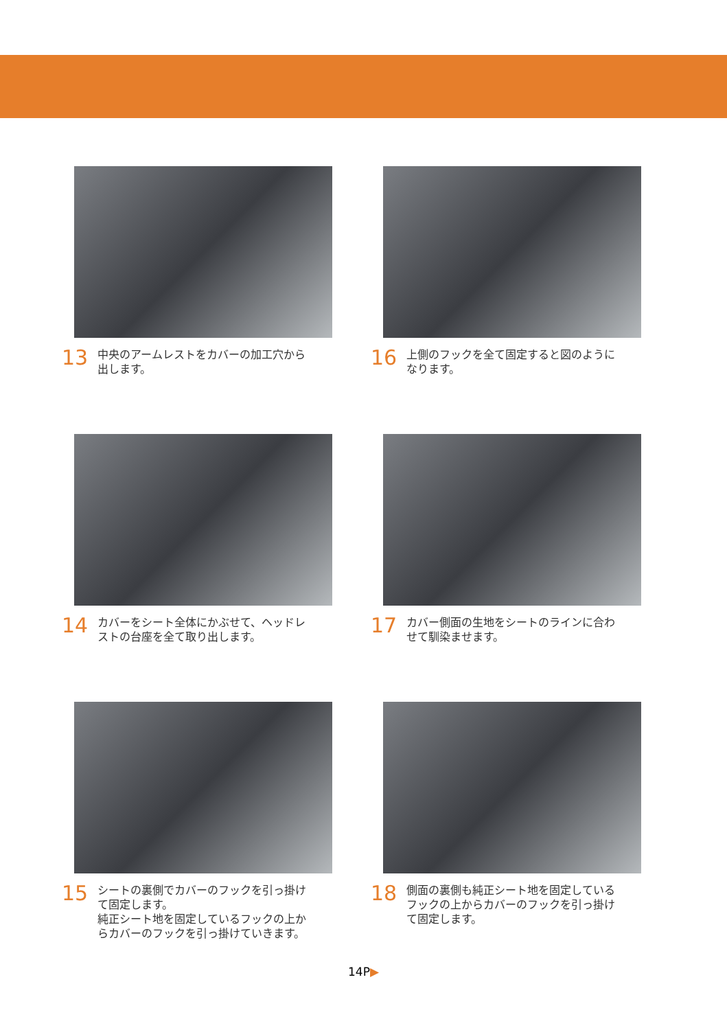13
中央のアームレストをカバーの加工穴から
出します。
16
上側のフックを全て固定すると図のように
なります。
14
カバーをシート全体にかぶせて、ヘッドレ
ストの台座を全て取り出します。
17
カバー側面の生地をシートのラインに合わ
せて馴染ませます。
15
シートの裏側でカバーのフックを引っ掛け
て固定します。
純正シート地を固定しているフックの上か
らカバーのフックを引っ掛けていきます。
18
側面の裏側も純正シート地を固定している
フックの上からカバーのフックを引っ掛け
て固定します。
14P▶